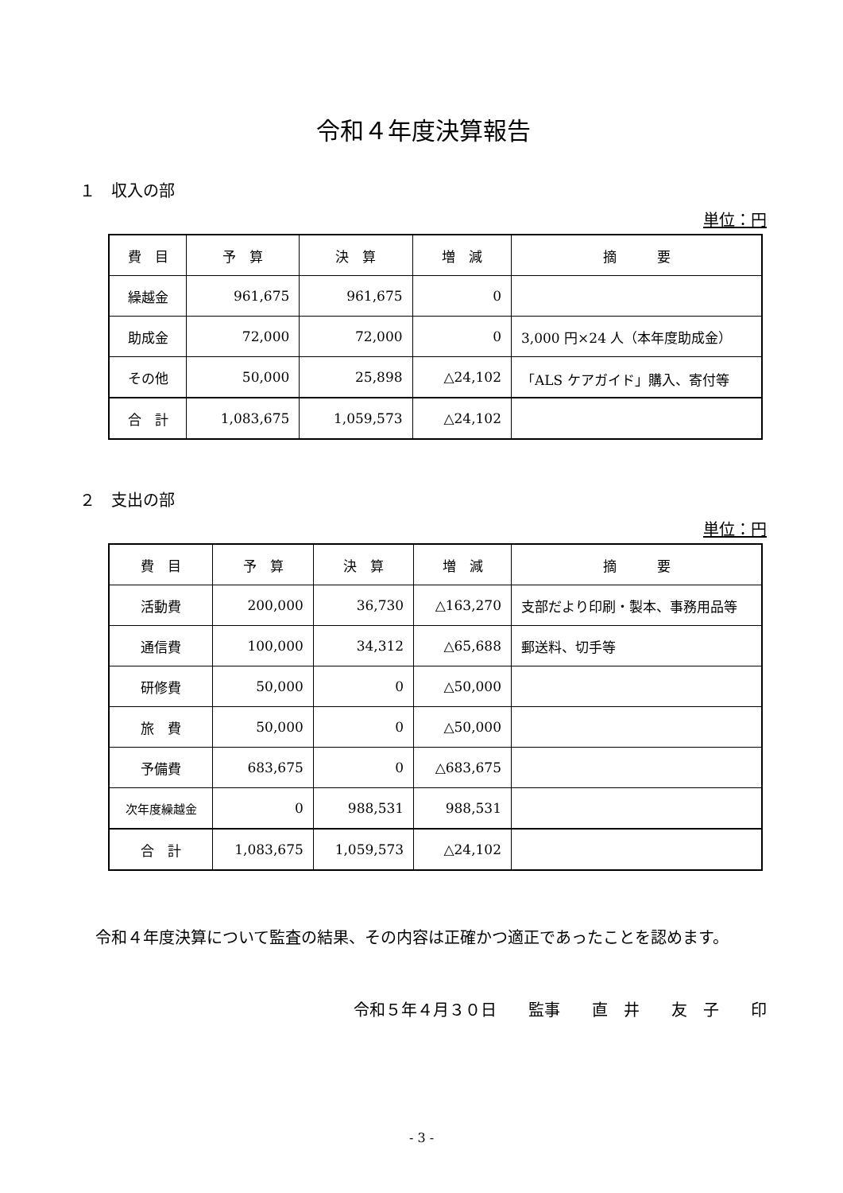令和４年度決算報告
１　収入の部
単位：円
| 費 目 | 予 算 | 決 算 | 増 減 | 摘 要 |
| --- | --- | --- | --- | --- |
| 繰越金 | 961,675 | 961,675 | 0 | |
| 助成金 | 72,000 | 72,000 | 0 | 3,000 円×24 人（本年度助成金） |
| その他 | 50,000 | 25,898 | △24,102 | 「ALS ケアガイド」購入、寄付等 |
| 合 計 | 1,083,675 | 1,059,573 | △24,102 | |
２　支出の部
単位：円
| 費 目 | 予 算 | 決 算 | 増 減 | 摘 要 |
| --- | --- | --- | --- | --- |
| 活動費 | 200,000 | 36,730 | △163,270 | 支部だより印刷・製本、事務用品等 |
| 通信費 | 100,000 | 34,312 | △65,688 | 郵送料、切手等 |
| 研修費 | 50,000 | 0 | △50,000 | |
| 旅 費 | 50,000 | 0 | △50,000 | |
| 予備費 | 683,675 | 0 | △683,675 | |
| 次年度繰越金 | 0 | 988,531 | 988,531 | |
| 合 計 | 1,083,675 | 1,059,573 | △24,102 | |
令和４年度決算について監査の結果、その内容は正確かつ適正であったことを認めます。
令和５年４月３０日　　監事　　直　井　　友　子　　印
- 3 -